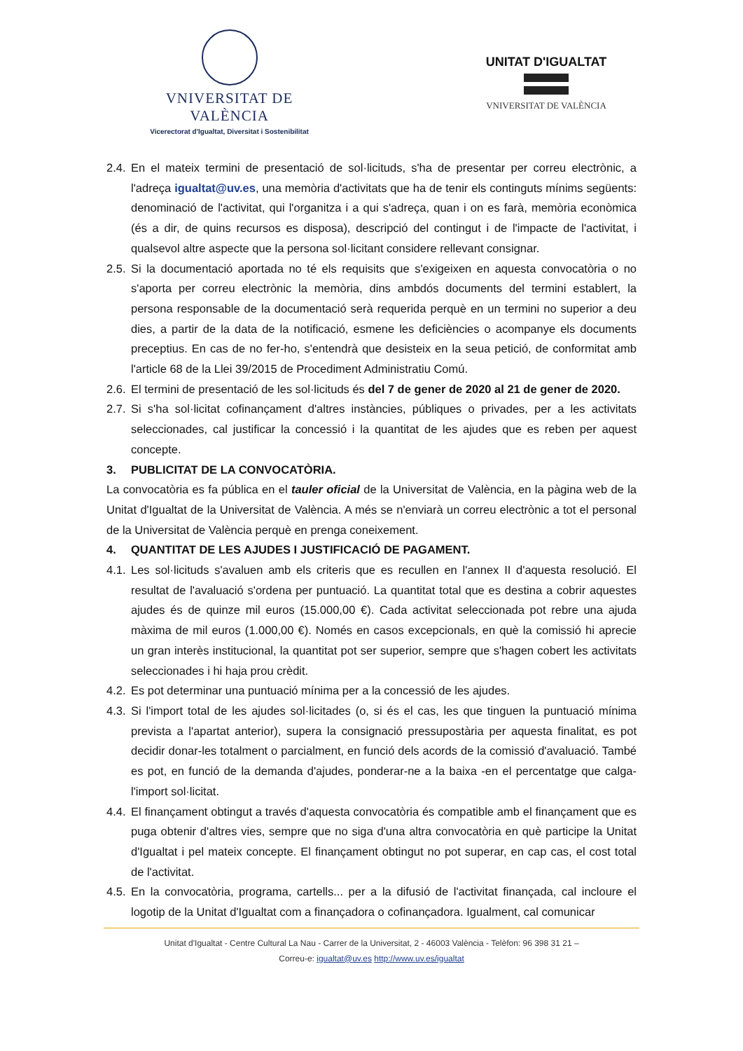VNIVERSITAT DE VALÈNCIA
Vicerectorat d'Igualtat, Diversitat i Sostenibilitat
UNITAT D'IGUALTAT
VNIVERSITAT DE VALÈNCIA
2.4. En el mateix termini de presentació de sol·licituds, s'ha de presentar per correu electrònic, a l'adreça igualtat@uv.es, una memòria d'activitats que ha de tenir els continguts mínims següents: denominació de l'activitat, qui l'organitza i a qui s'adreça, quan i on es farà, memòria econòmica (és a dir, de quins recursos es disposa), descripció del contingut i de l'impacte de l'activitat, i qualsevol altre aspecte que la persona sol·licitant considere rellevant consignar.
2.5. Si la documentació aportada no té els requisits que s'exigeixen en aquesta convocatòria o no s'aporta per correu electrònic la memòria, dins ambdós documents del termini establert, la persona responsable de la documentació serà requerida perquè en un termini no superior a deu dies, a partir de la data de la notificació, esmene les deficiències o acompanye els documents preceptius. En cas de no fer-ho, s'entendrà que desisteix en la seua petició, de conformitat amb l'article 68 de la Llei 39/2015 de Procediment Administratiu Comú.
2.6. El termini de presentació de les sol·licituds és del 7 de gener de 2020 al 21 de gener de 2020.
2.7. Si s'ha sol·licitat cofinançament d'altres instàncies, públiques o privades, per a les activitats seleccionades, cal justificar la concessió i la quantitat de les ajudes que es reben per aquest concepte.
3. PUBLICITAT DE LA CONVOCATÒRIA.
La convocatòria es fa pública en el tauler oficial de la Universitat de València, en la pàgina web de la Unitat d'Igualtat de la Universitat de València. A més se n'enviarà un correu electrònic a tot el personal de la Universitat de València perquè en prenga coneixement.
4. QUANTITAT DE LES AJUDES I JUSTIFICACIÓ DE PAGAMENT.
4.1. Les sol·licituds s'avaluen amb els criteris que es recullen en l'annex II d'aquesta resolució. El resultat de l'avaluació s'ordena per puntuació. La quantitat total que es destina a cobrir aquestes ajudes és de quinze mil euros (15.000,00 €). Cada activitat seleccionada pot rebre una ajuda màxima de mil euros (1.000,00 €). Només en casos excepcionals, en què la comissió hi aprecie un gran interès institucional, la quantitat pot ser superior, sempre que s'hagen cobert les activitats seleccionades i hi haja prou crèdit.
4.2. Es pot determinar una puntuació mínima per a la concessió de les ajudes.
4.3. Si l'import total de les ajudes sol·licitades (o, si és el cas, les que tinguen la puntuació mínima prevista a l'apartat anterior), supera la consignació pressupostària per aquesta finalitat, es pot decidir donar-les totalment o parcialment, en funció dels acords de la comissió d'avaluació. També es pot, en funció de la demanda d'ajudes, ponderar-ne a la baixa -en el percentatge que calga- l'import sol·licitat.
4.4. El finançament obtingut a través d'aquesta convocatòria és compatible amb el finançament que es puga obtenir d'altres vies, sempre que no siga d'una altra convocatòria en què participe la Unitat d'Igualtat i pel mateix concepte. El finançament obtingut no pot superar, en cap cas, el cost total de l'activitat.
4.5. En la convocatòria, programa, cartells... per a la difusió de l'activitat finançada, cal incloure el logotip de la Unitat d'Igualtat com a finançadora o cofinançadora. Igualment, cal comunicar
Unitat d'Igualtat - Centre Cultural La Nau - Carrer de la Universitat, 2 - 46003 València - Telèfon: 96 398 31 21 –
Correu-e: igualtat@uv.es http://www.uv.es/igualtat